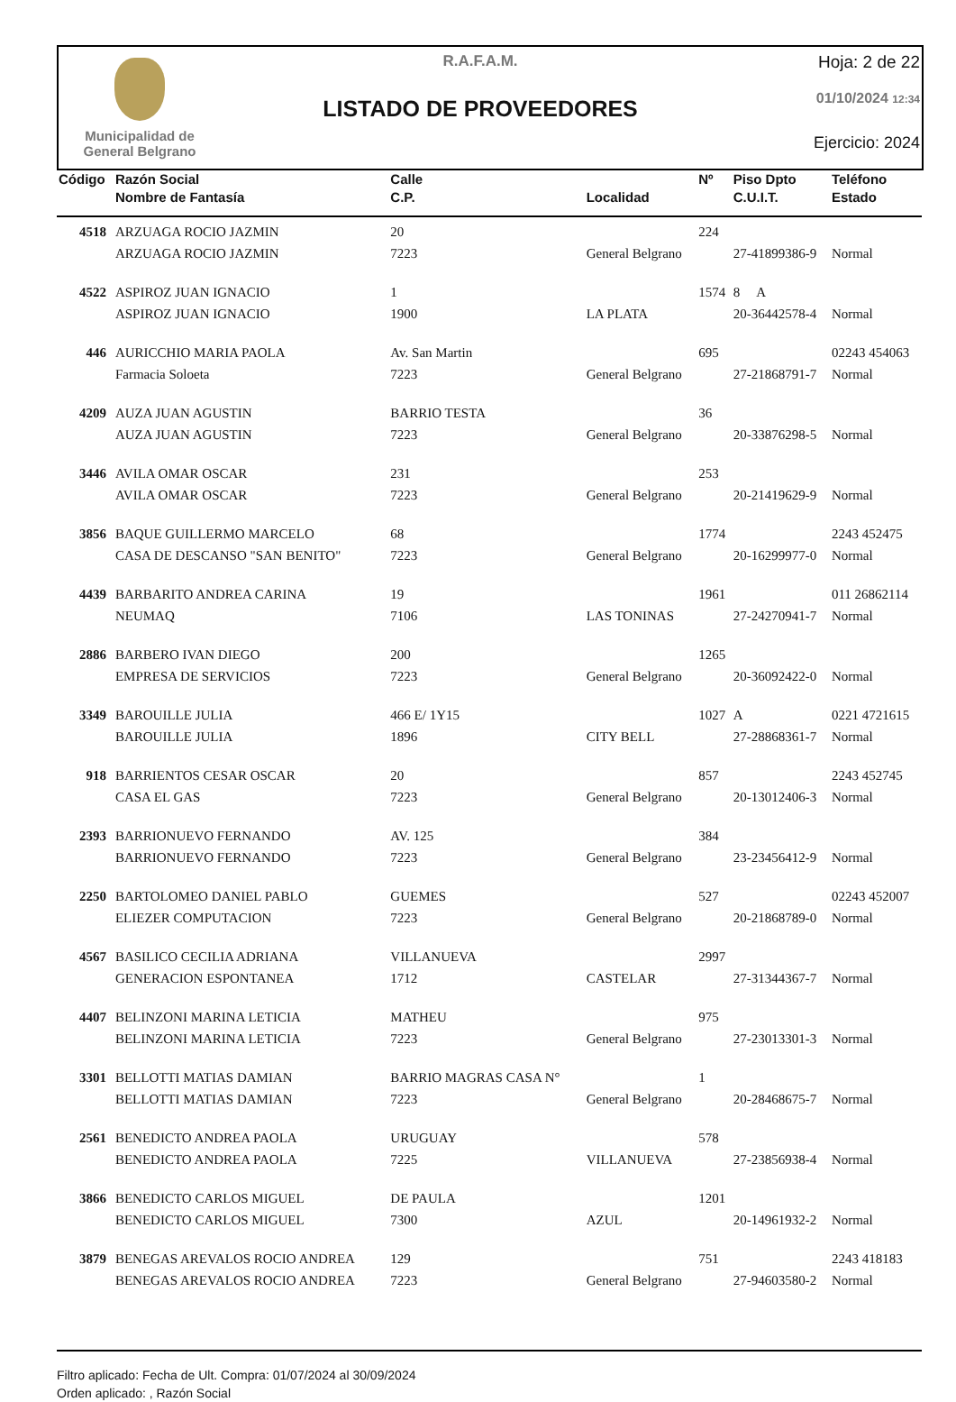Municipalidad de
General Belgrano
R.A.F.A.M.
LISTADO DE PROVEEDORES
Hoja: 2 de 22
01/10/2024 12:34
Ejercicio: 2024
| Código | Razón Social | Calle | | Nº | Piso Dpto | Teléfono |
| --- | --- | --- | --- | --- | --- | --- |
| | Nombre de Fantasía | C.P. | Localidad | | C.U.I.T. | Estado |
| 4518 | ARZUAGA ROCIO JAZMIN | 20 | | 224 | | |
| | ARZUAGA ROCIO JAZMIN | 7223 | General Belgrano | | 27-41899386-9 | Normal |
| 4522 | ASPIROZ JUAN IGNACIO | 1 | | 1574 | 8 A | |
| | ASPIROZ JUAN IGNACIO | 1900 | LA PLATA | | 20-36442578-4 | Normal |
| 446 | AURICCHIO MARIA PAOLA | Av. San Martin | | 695 | | 02243 454063 |
| | Farmacia Soloeta | 7223 | General Belgrano | | 27-21868791-7 | Normal |
| 4209 | AUZA JUAN AGUSTIN | BARRIO TESTA | | 36 | | |
| | AUZA JUAN AGUSTIN | 7223 | General Belgrano | | 20-33876298-5 | Normal |
| 3446 | AVILA OMAR OSCAR | 231 | | 253 | | |
| | AVILA OMAR OSCAR | 7223 | General Belgrano | | 20-21419629-9 | Normal |
| 3856 | BAQUE GUILLERMO MARCELO | 68 | | 1774 | | 2243 452475 |
| | CASA DE DESCANSO "SAN BENITO" | 7223 | General Belgrano | | 20-16299977-0 | Normal |
| 4439 | BARBARITO ANDREA CARINA | 19 | | 1961 | | 011 26862114 |
| | NEUMAQ | 7106 | LAS TONINAS | | 27-24270941-7 | Normal |
| 2886 | BARBERO IVAN DIEGO | 200 | | 1265 | | |
| | EMPRESA DE SERVICIOS | 7223 | General Belgrano | | 20-36092422-0 | Normal |
| 3349 | BAROUILLE JULIA | 466 E/ 1Y15 | | 1027 | A | 0221 4721615 |
| | BAROUILLE JULIA | 1896 | CITY BELL | | 27-28868361-7 | Normal |
| 918 | BARRIENTOS CESAR OSCAR | 20 | | 857 | | 2243 452745 |
| | CASA EL GAS | 7223 | General Belgrano | | 20-13012406-3 | Normal |
| 2393 | BARRIONUEVO FERNANDO | AV. 125 | | 384 | | |
| | BARRIONUEVO FERNANDO | 7223 | General Belgrano | | 23-23456412-9 | Normal |
| 2250 | BARTOLOMEO DANIEL PABLO | GUEMES | | 527 | | 02243 452007 |
| | ELIEZER COMPUTACION | 7223 | General Belgrano | | 20-21868789-0 | Normal |
| 4567 | BASILICO CECILIA ADRIANA | VILLANUEVA | | 2997 | | |
| | GENERACION ESPONTANEA | 1712 | CASTELAR | | 27-31344367-7 | Normal |
| 4407 | BELINZONI MARINA LETICIA | MATHEU | | 975 | | |
| | BELINZONI MARINA LETICIA | 7223 | General Belgrano | | 27-23013301-3 | Normal |
| 3301 | BELLOTTI MATIAS DAMIAN | BARRIO MAGRAS CASA N° | | 1 | | |
| | BELLOTTI MATIAS DAMIAN | 7223 | General Belgrano | | 20-28468675-7 | Normal |
| 2561 | BENEDICTO ANDREA PAOLA | URUGUAY | | 578 | | |
| | BENEDICTO ANDREA PAOLA | 7225 | VILLANUEVA | | 27-23856938-4 | Normal |
| 3866 | BENEDICTO CARLOS MIGUEL | DE PAULA | | 1201 | | |
| | BENEDICTO CARLOS MIGUEL | 7300 | AZUL | | 20-14961932-2 | Normal |
| 3879 | BENEGAS AREVALOS ROCIO ANDREA | 129 | | 751 | | 2243 418183 |
| | BENEGAS AREVALOS ROCIO ANDREA | 7223 | General Belgrano | | 27-94603580-2 | Normal |
Filtro aplicado: Fecha de Ult. Compra: 01/07/2024 al 30/09/2024
Orden aplicado: , Razón Social